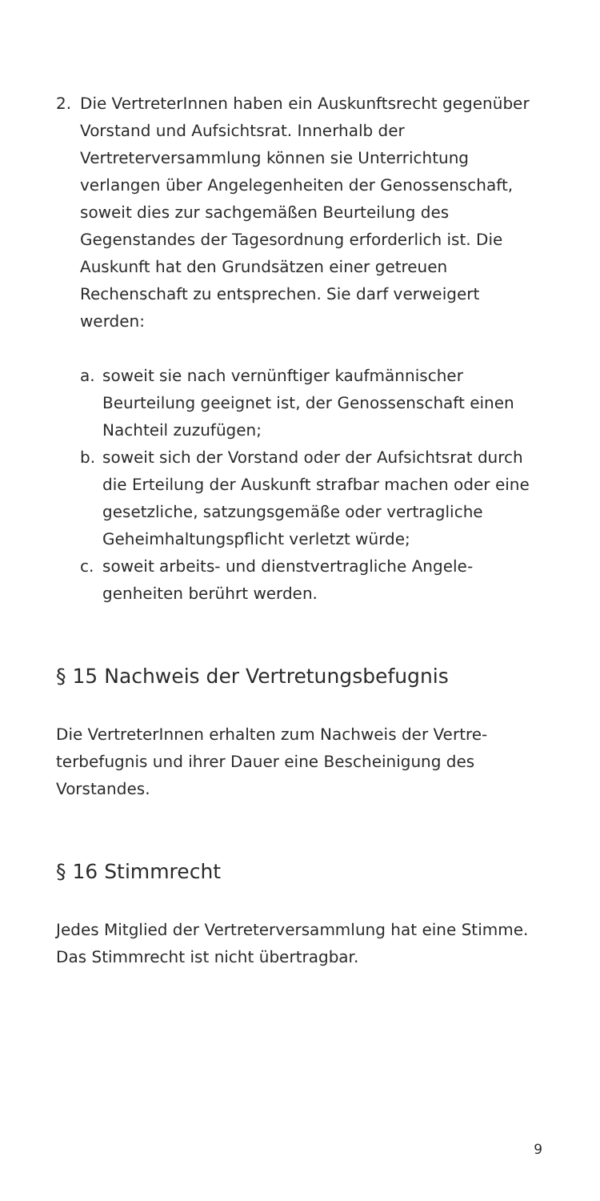2. Die VertreterInnen haben ein Auskunftsrecht gegen­über Vorstand und Aufsichtsrat. Innerhalb der Vertreterversammlung können sie Unterrichtung verlangen über Angelegenheiten der Genossen­schaft, soweit dies zur sachgemäßen Beurteilung des Gegenstandes der Tagesordnung erforderlich ist. Die Auskunft hat den Grundsätzen einer getreuen Rechenschaft zu entsprechen. Sie darf verweigert werden:
a. soweit sie nach vernünftiger kaufmännischer Beurteilung geeignet ist, der Genossenschaft einen Nachteil zuzufügen;
b. soweit sich der Vorstand oder der Aufsichtsrat durch die Erteilung der Auskunft strafbar machen oder eine gesetzliche, satzungsgemäße oder vertragliche Geheimhaltungspflicht verletzt würde;
c. soweit arbeits- und dienstvertragliche Angele­genheiten berührt werden.
§ 15 Nachweis der Vertretungsbefugnis
Die VertreterInnen erhalten zum Nachweis der Vertre­terbefugnis und ihrer Dauer eine Bescheinigung des Vorstandes.
§ 16 Stimmrecht
Jedes Mitglied der Vertreterversammlung hat eine Stimme. Das Stimmrecht ist nicht übertragbar.
9